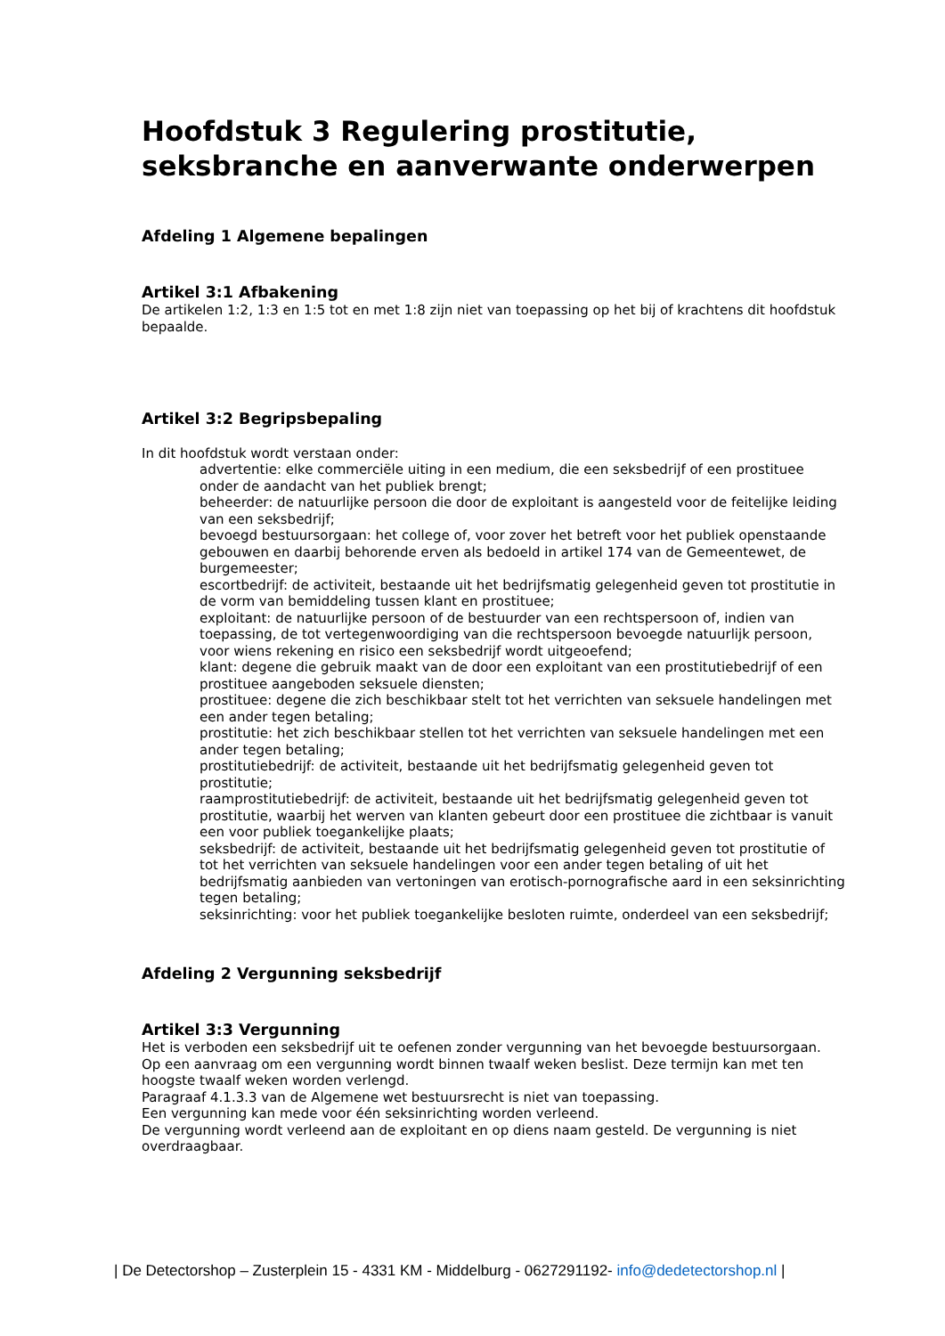Hoofdstuk 3 Regulering prostitutie, seksbranche en aanverwante onderwerpen
Afdeling 1 Algemene bepalingen
Artikel 3:1 Afbakening
De artikelen 1:2, 1:3 en 1:5 tot en met 1:8 zijn niet van toepassing op het bij of krachtens dit hoofdstuk bepaalde.
Artikel 3:2 Begripsbepaling
In dit hoofdstuk wordt verstaan onder:
advertentie: elke commerciële uiting in een medium, die een seksbedrijf of een prostituee onder de aandacht van het publiek brengt;
beheerder: de natuurlijke persoon die door de exploitant is aangesteld voor de feitelijke leiding van een seksbedrijf;
bevoegd bestuursorgaan: het college of, voor zover het betreft voor het publiek openstaande gebouwen en daarbij behorende erven als bedoeld in artikel 174 van de Gemeentewet, de burgemeester;
escortbedrijf: de activiteit, bestaande uit het bedrijfsmatig gelegenheid geven tot prostitutie in de vorm van bemiddeling tussen klant en prostituee;
exploitant: de natuurlijke persoon of de bestuurder van een rechtspersoon of, indien van toepassing, de tot vertegenwoordiging van die rechtspersoon bevoegde natuurlijk persoon, voor wiens rekening en risico een seksbedrijf wordt uitgeoefend;
klant: degene die gebruik maakt van de door een exploitant van een prostitutiebedrijf of een prostituee aangeboden seksuele diensten;
prostituee: degene die zich beschikbaar stelt tot het verrichten van seksuele handelingen met een ander tegen betaling;
prostitutie: het zich beschikbaar stellen tot het verrichten van seksuele handelingen met een ander tegen betaling;
prostitutiebedrijf: de activiteit, bestaande uit het bedrijfsmatig gelegenheid geven tot prostitutie;
raamprostitutiebedrijf: de activiteit, bestaande uit het bedrijfsmatig gelegenheid geven tot prostitutie, waarbij het werven van klanten gebeurt door een prostituee die zichtbaar is vanuit een voor publiek toegankelijke plaats;
seksbedrijf: de activiteit, bestaande uit het bedrijfsmatig gelegenheid geven tot prostitutie of tot het verrichten van seksuele handelingen voor een ander tegen betaling of uit het bedrijfsmatig aanbieden van vertoningen van erotisch-pornografische aard in een seksinrichting tegen betaling;
seksinrichting: voor het publiek toegankelijke besloten ruimte, onderdeel van een seksbedrijf;
Afdeling 2 Vergunning seksbedrijf
Artikel 3:3 Vergunning
Het is verboden een seksbedrijf uit te oefenen zonder vergunning van het bevoegde bestuursorgaan.
Op een aanvraag om een vergunning wordt binnen twaalf weken beslist. Deze termijn kan met ten hoogste twaalf weken worden verlengd.
Paragraaf 4.1.3.3 van de Algemene wet bestuursrecht is niet van toepassing.
Een vergunning kan mede voor één seksinrichting worden verleend.
De vergunning wordt verleend aan de exploitant en op diens naam gesteld. De vergunning is niet overdraagbaar.
| De Detectorshop – Zusterplein 15 - 4331 KM - Middelburg - 0627291192- info@dedetectorshop.nl |